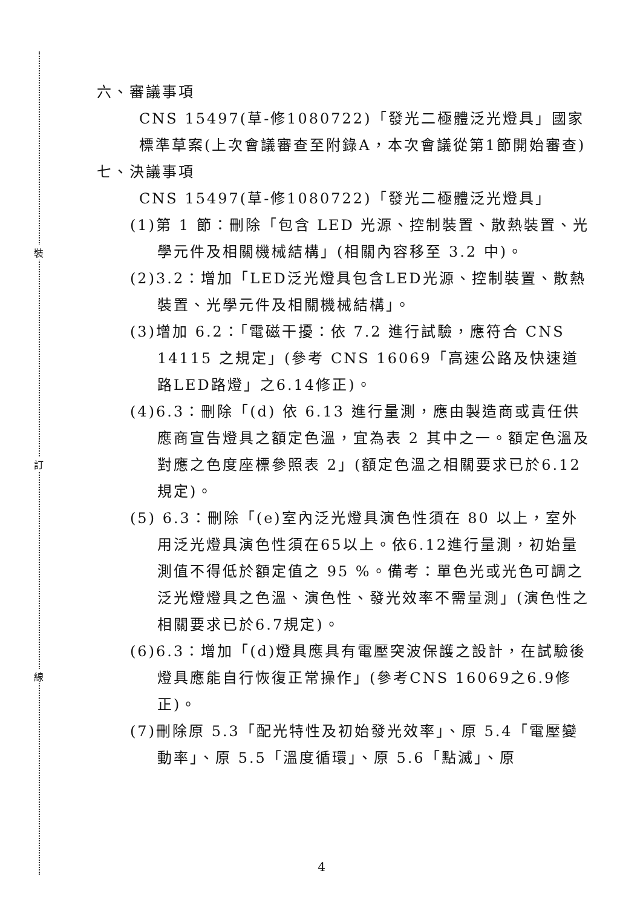裝
訂
線
六、審議事項
CNS 15497(草-修1080722)「發光二極體泛光燈具」國家標準草案(上次會議審查至附錄A，本次會議從第1節開始審查)
七、決議事項
CNS 15497(草-修1080722)「發光二極體泛光燈具」
(1)第 1 節：刪除「包含 LED 光源、控制裝置、散熱裝置、光學元件及相關機械結構」(相關內容移至 3.2 中)。
(2)3.2：增加「LED泛光燈具包含LED光源、控制裝置、散熱裝置、光學元件及相關機械結構」。
(3)增加 6.2：「電磁干擾：依 7.2 進行試驗，應符合 CNS 14115 之規定」(參考 CNS 16069「高速公路及快速道路LED路燈」之6.14修正)。
(4)6.3：刪除「(d) 依 6.13 進行量測，應由製造商或責任供應商宣告燈具之額定色溫，宜為表 2 其中之一。額定色溫及對應之色度座標參照表 2」(額定色溫之相關要求已於6.12規定)。
(5) 6.3：刪除「(e)室內泛光燈具演色性須在 80 以上，室外用泛光燈具演色性須在65以上。依6.12進行量測，初始量測值不得低於額定值之 95 %。備考：單色光或光色可調之泛光燈燈具之色溫、演色性、發光效率不需量測」(演色性之相關要求已於6.7規定)。
(6)6.3：增加「(d)燈具應具有電壓突波保護之設計，在試驗後燈具應能自行恢復正常操作」(參考CNS 16069之6.9修正)。
(7)刪除原 5.3「配光特性及初始發光效率」、原 5.4「電壓變動率」、原 5.5「溫度循環」、原 5.6「點滅」、原
4